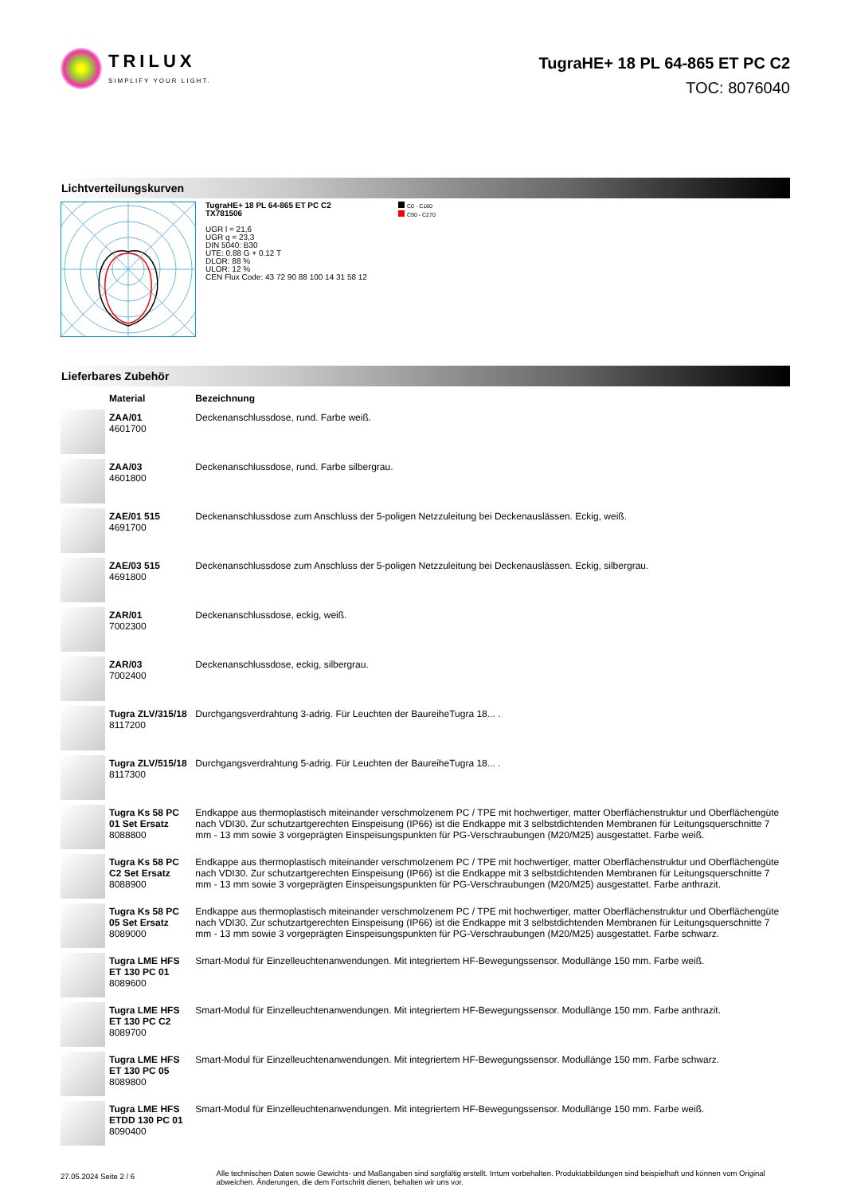TRILUX
SIMPLIFY YOUR LIGHT.
TugraHE+ 18 PL 64-865 ET PC C2
TOC: 8076040
Lichtverteilungskurven
TugraHE+ 18 PL 64-865 ET PC C2
TX781506
UGR l = 21,6
UGR q = 23,3
DIN 5040: B30
UTE: 0.88 G + 0.12 T
DLOR: 88 %
ULOR: 12 %
CEN Flux Code: 43 72 90 88 100 14 31 58 12
C0 - C180
C90 - C270
Lieferbares Zubehör
| | Material | Bezeichnung |
| --- | --- | --- |
| | ZAA/01 4601700 | Deckenanschlussdose, rund. Farbe weiß. |
| | ZAA/03 4601800 | Deckenanschlussdose, rund. Farbe silbergrau. |
| | ZAE/01 515 4691700 | Deckenanschlussdose zum Anschluss der 5-poligen Netzzuleitung bei Deckenauslässen. Eckig, weiß. |
| | ZAE/03 515 4691800 | Deckenanschlussdose zum Anschluss der 5-poligen Netzzuleitung bei Deckenauslässen. Eckig, silbergrau. |
| | ZAR/01 7002300 | Deckenanschlussdose, eckig, weiß. |
| | ZAR/03 7002400 | Deckenanschlussdose, eckig, silbergrau. |
| | Tugra ZLV/315/18 8117200 | Durchgangsverdrahtung 3-adrig. Für Leuchten der BaureiheTugra 18... . |
| | Tugra ZLV/515/18 8117300 | Durchgangsverdrahtung 5-adrig. Für Leuchten der BaureiheTugra 18... . |
| | Tugra Ks 58 PC 01 Set Ersatz 8088800 | Endkappe aus thermoplastisch miteinander verschmolzenem PC / TPE mit hochwertiger, matter Oberflächenstruktur und Oberflächengüte nach VDI30. Zur schutzartgerechten Einspeisung (IP66) ist die Endkappe mit 3 selbstdichtenden Membranen für Leitungsquerschnitte 7 mm - 13 mm sowie 3 vorgeprägten Einspeisungspunkten für PG-Verschraubungen (M20/M25) ausgestattet. Farbe weiß. |
| | Tugra Ks 58 PC C2 Set Ersatz 8088900 | Endkappe aus thermoplastisch miteinander verschmolzenem PC / TPE mit hochwertiger, matter Oberflächenstruktur und Oberflächengüte nach VDI30. Zur schutzartgerechten Einspeisung (IP66) ist die Endkappe mit 3 selbstdichtenden Membranen für Leitungsquerschnitte 7 mm - 13 mm sowie 3 vorgeprägten Einspeisungspunkten für PG-Verschraubungen (M20/M25) ausgestattet. Farbe anthrazit. |
| | Tugra Ks 58 PC 05 Set Ersatz 8089000 | Endkappe aus thermoplastisch miteinander verschmolzenem PC / TPE mit hochwertiger, matter Oberflächenstruktur und Oberflächengüte nach VDI30. Zur schutzartgerechten Einspeisung (IP66) ist die Endkappe mit 3 selbstdichtenden Membranen für Leitungsquerschnitte 7 mm - 13 mm sowie 3 vorgeprägten Einspeisungspunkten für PG-Verschraubungen (M20/M25) ausgestattet. Farbe schwarz. |
| | Tugra LME HFS ET 130 PC 01 8089600 | Smart-Modul für Einzelleuchtenanwendungen. Mit integriertem HF-Bewegungssensor. Modullänge 150 mm. Farbe weiß. |
| | Tugra LME HFS ET 130 PC C2 8089700 | Smart-Modul für Einzelleuchtenanwendungen. Mit integriertem HF-Bewegungssensor. Modullänge 150 mm. Farbe anthrazit. |
| | Tugra LME HFS ET 130 PC 05 8089800 | Smart-Modul für Einzelleuchtenanwendungen. Mit integriertem HF-Bewegungssensor. Modullänge 150 mm. Farbe schwarz. |
| | Tugra LME HFS ETDD 130 PC 01 8090400 | Smart-Modul für Einzelleuchtenanwendungen. Mit integriertem HF-Bewegungssensor. Modullänge 150 mm. Farbe weiß. |
27.05.2024 Seite 2 / 6
Alle technischen Daten sowie Gewichts- und Maßangaben sind sorgfältig erstellt. Irrtum vorbehalten. Produktabbildungen sind beispielhaft und können vom Original abweichen. Änderungen, die dem Fortschritt dienen, behalten wir uns vor.